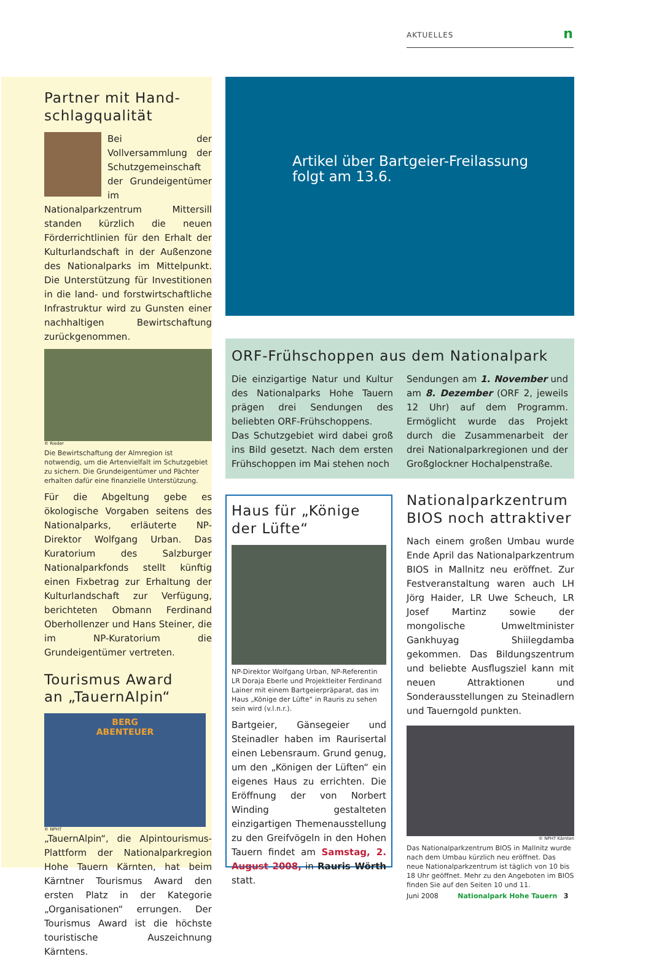AKTUELLES n
Partner mit Hand-
schlagqualität
Bei der Vollversammlung der Schutzgemeinschaft der Grundeigentümer im Nationalparkzentrum Mittersill standen kürzlich die neuen Förderrichtlinien für den Erhalt der Kulturlandschaft in der Außenzone des Nationalparks im Mittelpunkt. Die Unterstützung für Investitionen in die land- und forstwirtschaftliche Infrastruktur wird zu Gunsten einer nachhaltigen Bewirtschaftung zurückgenommen.
© Rieder
Die Bewirtschaftung der Almregion ist notwendig, um die Artenvielfalt im Schutzgebiet zu sichern. Die Grundeigentümer und Pächter erhalten dafür eine finanzielle Unterstützung.
Für die Abgeltung gebe es ökologische Vorgaben seitens des Nationalparks, erläuterte NP-Direktor Wolfgang Urban. Das Kuratorium des Salzburger Nationalparkfonds stellt künftig einen Fixbetrag zur Erhaltung der Kulturlandschaft zur Verfügung, berichteten Obmann Ferdinand Oberhollenzer und Hans Steiner, die im NP-Kuratorium die Grundeigentümer vertreten.
Tourismus Award
an „TauernAlpin“
BERG
ABENTEUER
© NPHT
„TauernAlpin“, die Alpintourismus-Plattform der Nationalparkregion Hohe Tauern Kärnten, hat beim Kärntner Tourismus Award den ersten Platz in der Kategorie „Organisationen“ errungen. Der Tourismus Award ist die höchste touristische Auszeichnung Kärntens.
Artikel über Bartgeier-Freilassung
folgt am 13.6.
ORF-Frühschoppen aus dem Nationalpark
Die einzigartige Natur und Kultur des Nationalparks Hohe Tauern prägen drei Sendungen des beliebten ORF-Frühschoppens.
Das Schutzgebiet wird dabei groß ins Bild gesetzt. Nach dem ersten Frühschoppen im Mai stehen noch
Sendungen am 1. November und am 8. Dezember (ORF 2, jeweils 12 Uhr) auf dem Programm. Ermöglicht wurde das Projekt durch die Zusammenarbeit der drei Nationalparkregionen und der Großglockner Hochalpenstraße.
Haus für „Könige
der Lüfte“
NP-Direktor Wolfgang Urban, NP-Referentin LR Doraja Eberle und Projektleiter Ferdinand Lainer mit einem Bartgeierpräparat, das im Haus „Könige der Lüfte“ in Rauris zu sehen sein wird (v.l.n.r.).
Bartgeier, Gänsegeier und Steinadler haben im Raurisertal einen Lebensraum. Grund genug, um den „Königen der Lüften“ ein eigenes Haus zu errichten. Die Eröffnung der von Norbert Winding gestalteten einzigartigen Themenausstellung zu den Greifvögeln in den Hohen Tauern findet am Samstag, 2. August 2008, in Rauris Wörth statt.
Nationalparkzentrum
BIOS noch attraktiver
Nach einem großen Umbau wurde Ende April das Nationalparkzentrum BIOS in Mallnitz neu eröffnet. Zur Festveranstaltung waren auch LH Jörg Haider, LR Uwe Scheuch, LR Josef Martinz sowie der mongolische Umweltminister Gankhuyag Shiilegdamba gekommen. Das Bildungszentrum und beliebte Ausflugsziel kann mit neuen Attraktionen und Sonderausstellungen zu Steinadlern und Tauerngold punkten.
© NPHT Kärnten
Das Nationalparkzentrum BIOS in Mallnitz wurde nach dem Umbau kürzlich neu eröffnet. Das neue Nationalparkzentrum ist täglich von 10 bis 18 Uhr geöffnet. Mehr zu den Angeboten im BIOS finden Sie auf den Seiten 10 und 11.
Juni 2008 Nationalpark Hohe Tauern 3